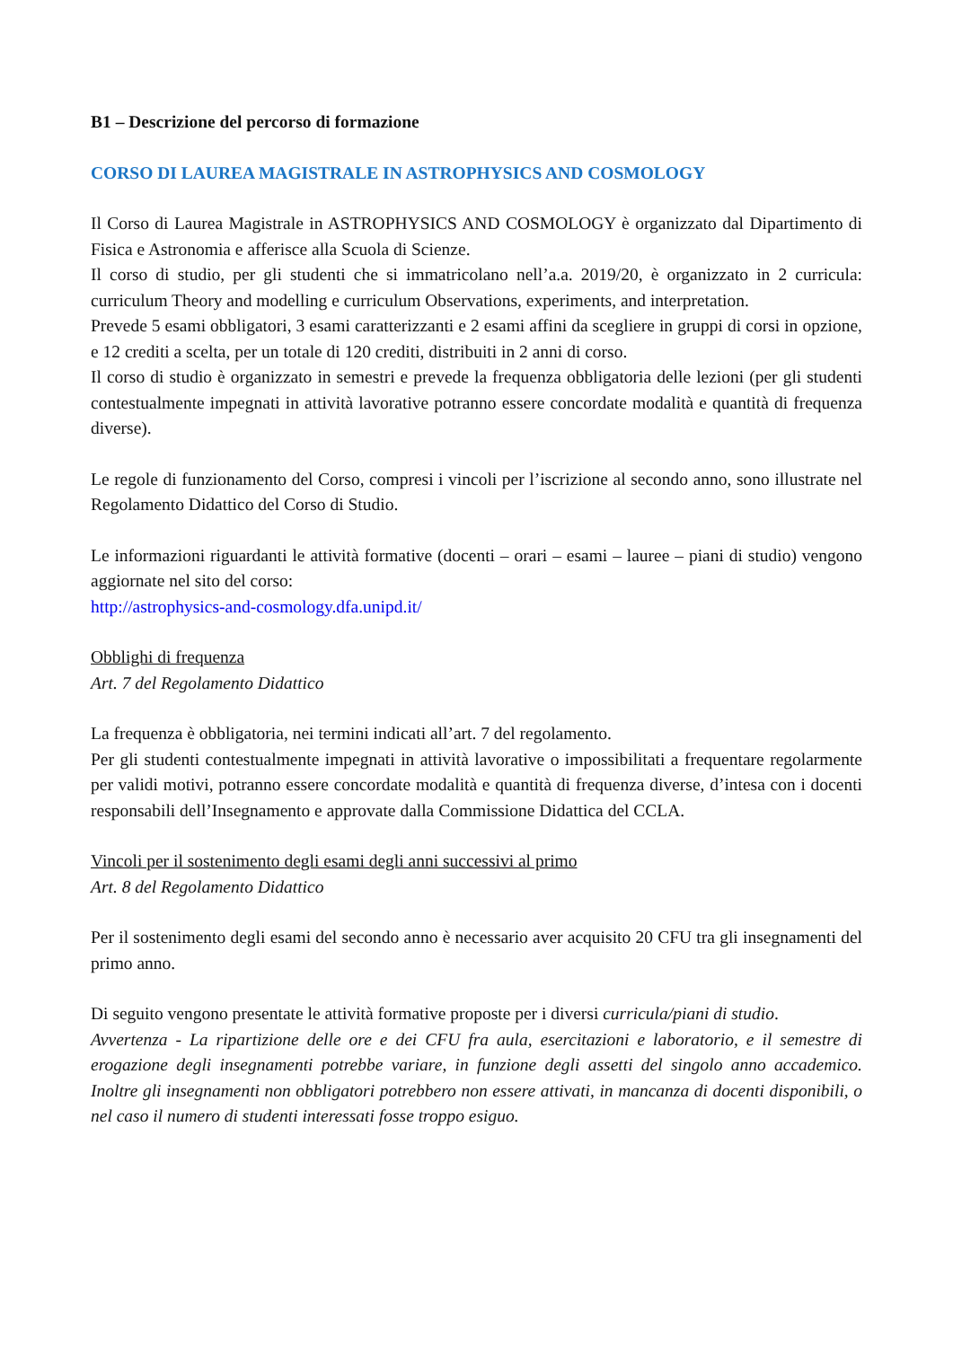B1 – Descrizione del percorso di formazione
CORSO DI LAUREA MAGISTRALE IN ASTROPHYSICS AND COSMOLOGY
Il Corso di Laurea Magistrale in ASTROPHYSICS AND COSMOLOGY è organizzato dal Dipartimento di Fisica e Astronomia e afferisce alla Scuola di Scienze.
Il corso di studio, per gli studenti che si immatricolano nell’a.a. 2019/20, è organizzato in 2 curricula: curriculum Theory and modelling e curriculum Observations, experiments, and interpretation.
Prevede 5 esami obbligatori, 3 esami caratterizzanti e 2 esami affini da scegliere in gruppi di corsi in opzione, e 12 crediti a scelta, per un totale di 120 crediti, distribuiti in 2 anni di corso.
Il corso di studio è organizzato in semestri e prevede la frequenza obbligatoria delle lezioni (per gli studenti contestualmente impegnati in attività lavorative potranno essere concordate modalità e quantità di frequenza diverse).
Le regole di funzionamento del Corso, compresi i vincoli per l’iscrizione al secondo anno, sono illustrate nel Regolamento Didattico del Corso di Studio.
Le informazioni riguardanti le attività formative (docenti – orari – esami – lauree – piani di studio) vengono aggiornate nel sito del corso:
http://astrophysics-and-cosmology.dfa.unipd.it/
Obblighi di frequenza
Art. 7 del Regolamento Didattico
La frequenza è obbligatoria, nei termini indicati all’art. 7 del regolamento.
Per gli studenti contestualmente impegnati in attività lavorative o impossibilitati a frequentare regolarmente per validi motivi, potranno essere concordate modalità e quantità di frequenza diverse, d’intesa con i docenti responsabili dell’Insegnamento e approvate dalla Commissione Didattica del CCLA.
Vincoli per il sostenimento degli esami degli anni successivi al primo
Art. 8 del Regolamento Didattico
Per il sostenimento degli esami del secondo anno è necessario aver acquisito 20 CFU tra gli insegnamenti del primo anno.
Di seguito vengono presentate le attività formative proposte per i diversi curricula/piani di studio.
Avvertenza - La ripartizione delle ore e dei CFU fra aula, esercitazioni e laboratorio, e il semestre di erogazione degli insegnamenti potrebbe variare, in funzione degli assetti del singolo anno accademico. Inoltre gli insegnamenti non obbligatori potrebbero non essere attivati, in mancanza di docenti disponibili, o nel caso il numero di studenti interessati fosse troppo esiguo.